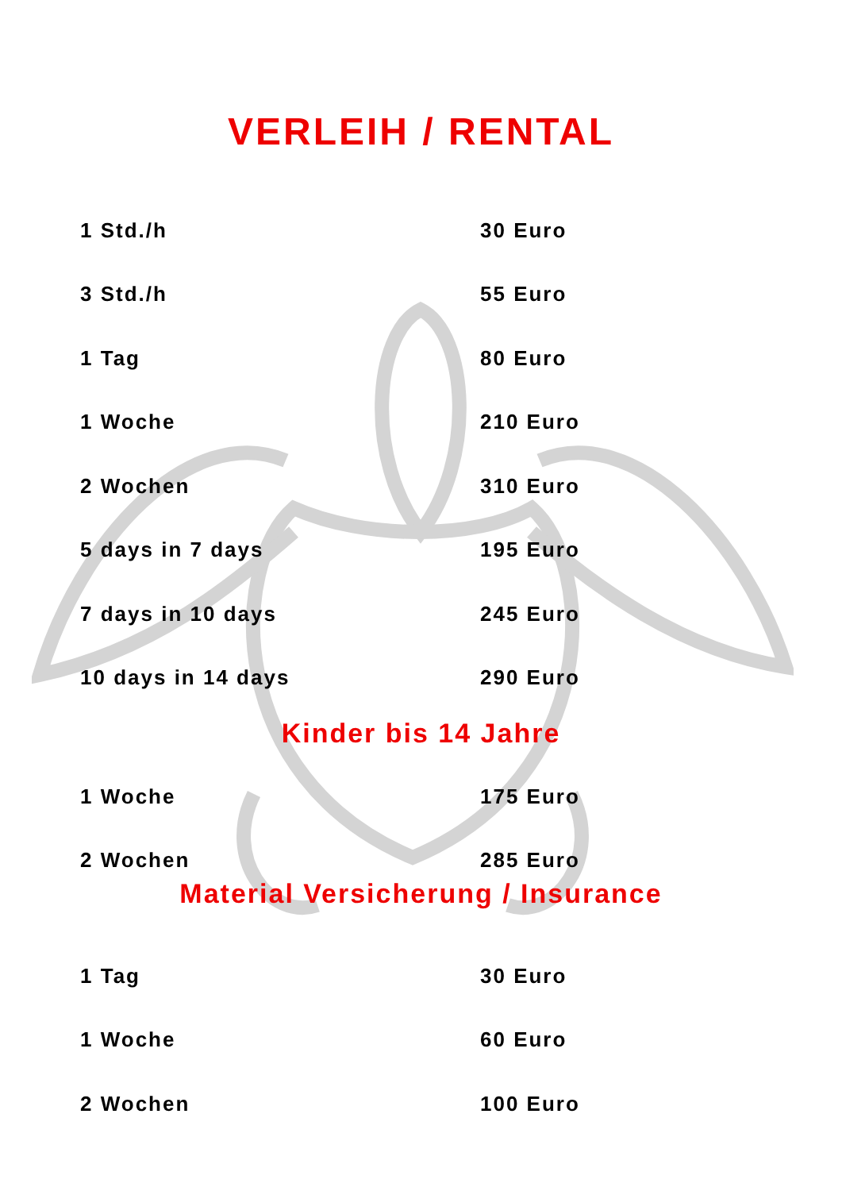VERLEIH / RENTAL
| 1 Std./h | 30 Euro |
| 3 Std./h | 55 Euro |
| 1 Tag | 80 Euro |
| 1 Woche | 210 Euro |
| 2 Wochen | 310 Euro |
| 5 days in 7 days | 195 Euro |
| 7 days in 10 days | 245 Euro |
| 10 days in 14 days | 290 Euro |
Kinder bis 14 Jahre
| 1 Woche | 175 Euro |
| 2 Wochen | 285 Euro |
Material Versicherung / Insurance
| 1 Tag | 30 Euro |
| 1 Woche | 60 Euro |
| 2 Wochen | 100 Euro |